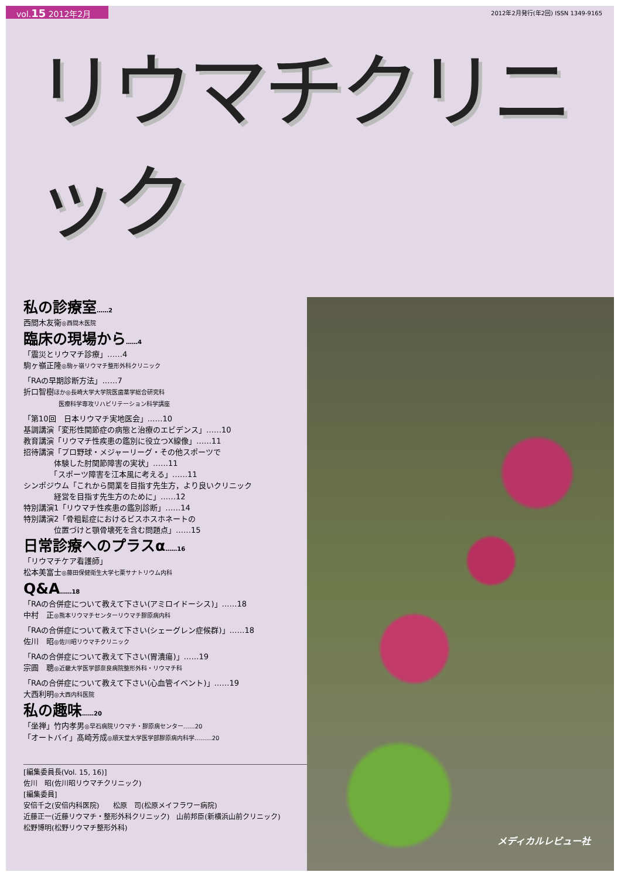vol.15 2012年2月
2012年2月発行(年2回) ISSN 1349-9165
リウマチクリニック
私の診療室……2
西間木友衛◎西間木医院
臨床の現場から……4
「震災とリウマチ診療」……4
駒ヶ嶺正隆◎駒ヶ嶺リウマチ整形外科クリニック
「RAの早期診断方法」……7
折口智樹ほか◎長崎大学大学院医歯薬学総合研究科
　　　　　　医療科学専攻リハビリテーション科学講座
「第10回　日本リウマチ実地医会」……10
基調講演「変形性関節症の病態と治療のエビデンス」……10
教育講演「リウマチ性疾患の鑑別に役立つX線像」……11
招待講演「プロ野球・メジャーリーグ・その他スポーツで
　　　　体験した肘関節障害の実状」……11
　　　　「スポーツ障害を江本風に考える」……11
シンポジウム「これから開業を目指す先生方，より良いクリニック
　　　　経営を目指す先生方のために」……12
特別講演1「リウマチ性疾患の鑑別診断」……14
特別講演2「骨粗鬆症におけるビスホスホネートの
　　　　位置づけと顎骨壊死を含む問題点」……15
日常診療へのプラスα……16
「リウマチケア看護師」
松本美富士◎藤田保健衛生大学七栗サナトリウム内科
Q&A……18
「RAの合併症について教えて下さい(アミロイドーシス)」……18
中村　正◎熊本リウマチセンターリウマチ膠原病内科
「RAの合併症について教えて下さい(シェーグレン症候群)」……18
佐川　昭◎佐川昭リウマチクリニック
「RAの合併症について教えて下さい(胃潰瘍)」……19
宗圓　聰◎近畿大学医学部奈良病院整形外科・リウマチ科
「RAの合併症について教えて下さい(心血管イベント)」……19
大西利明◎大西内科医院
私の趣味……20
「坐禅」竹内孝男◎早石病院リウマチ・膠原病センター……20
「オートバイ」髙崎芳成◎順天堂大学医学部膠原病内科学………20
[編集委員長(Vol. 15, 16)]
佐川　昭(佐川昭リウマチクリニック)
[編集委員]
安倍千之(安倍内科医院)　　松原　司(松原メイフラワー病院)
近藤正一(近藤リウマチ・整形外科クリニック)　山前邦臣(新横浜山前クリニック)
松野博明(松野リウマチ整形外科)
メディカルレビュー社